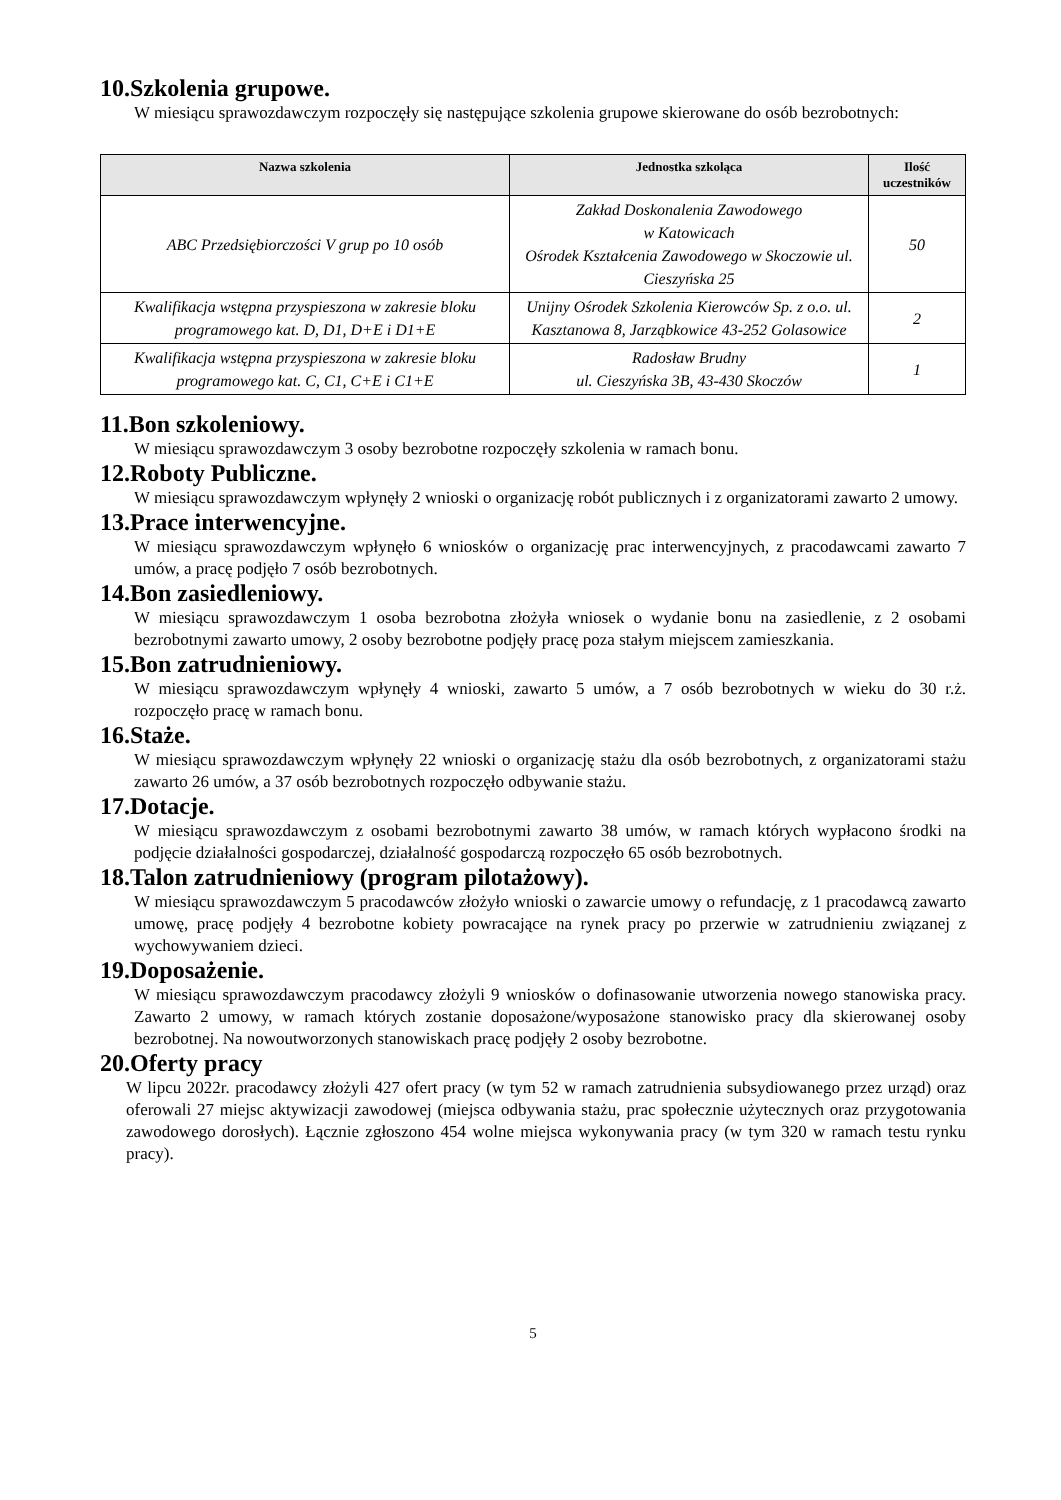10.Szkolenia grupowe.
W miesiącu sprawozdawczym rozpoczęły się następujące szkolenia grupowe skierowane do osób bezrobotnych:
| Nazwa szkolenia | Jednostka szkoląca | Ilość uczestników |
| --- | --- | --- |
| ABC Przedsiębiorczości V grup po 10 osób | Zakład Doskonalenia Zawodowego w Katowicach Ośrodek Kształcenia Zawodowego w Skoczowie ul. Cieszyńska 25 | 50 |
| Kwalifikacja wstępna przyspieszona w zakresie bloku programowego kat. D, D1, D+E i D1+E | Unijny Ośrodek Szkolenia Kierowców Sp. z o.o. ul. Kasztanowa 8, Jarząbkowice 43-252 Golasowice | 2 |
| Kwalifikacja wstępna przyspieszona w zakresie bloku programowego kat. C, C1, C+E i C1+E | Radosław Brudny ul. Cieszyńska 3B, 43-430 Skoczów | 1 |
11.Bon szkoleniowy.
W miesiącu sprawozdawczym 3 osoby bezrobotne rozpoczęły szkolenia w ramach bonu.
12.Roboty Publiczne.
W miesiącu sprawozdawczym wpłynęły 2 wnioski o organizację robót publicznych i z organizatorami zawarto 2 umowy.
13.Prace interwencyjne.
W miesiącu sprawozdawczym wpłynęło 6 wniosków o organizację prac interwencyjnych, z pracodawcami zawarto 7 umów, a pracę podjęło 7 osób bezrobotnych.
14.Bon zasiedleniowy.
W miesiącu sprawozdawczym 1 osoba bezrobotna złożyła wniosek o wydanie bonu na zasiedlenie, z 2 osobami bezrobotnymi zawarto umowy, 2 osoby bezrobotne podjęły pracę poza stałym miejscem zamieszkania.
15.Bon zatrudnieniowy.
W miesiącu sprawozdawczym wpłynęły 4 wnioski, zawarto 5 umów, a 7 osób bezrobotnych w wieku do 30 r.ż. rozpoczęło pracę w ramach bonu.
16.Staże.
W miesiącu sprawozdawczym wpłynęły 22 wnioski o organizację stażu dla osób bezrobotnych, z organizatorami stażu zawarto 26 umów, a 37 osób bezrobotnych rozpoczęło odbywanie stażu.
17.Dotacje.
W miesiącu sprawozdawczym z osobami bezrobotnymi zawarto 38 umów, w ramach których wypłacono środki na podjęcie działalności gospodarczej, działalność gospodarczą rozpoczęło 65 osób bezrobotnych.
18.Talon zatrudnieniowy (program pilotażowy).
W miesiącu sprawozdawczym 5 pracodawców złożyło wnioski o zawarcie umowy o refundację, z 1 pracodawcą zawarto umowę, pracę podjęły 4 bezrobotne kobiety powracające na rynek pracy po przerwie w zatrudnieniu związanej z wychowywaniem dzieci.
19.Doposażenie.
W miesiącu sprawozdawczym pracodawcy złożyli 9 wniosków o dofinasowanie utworzenia nowego stanowiska pracy. Zawarto 2 umowy, w ramach których zostanie doposażone/wyposażone stanowisko pracy dla skierowanej osoby bezrobotnej. Na nowoutworzonych stanowiskach pracę podjęły 2 osoby bezrobotne.
20.Oferty pracy
W lipcu 2022r. pracodawcy złożyli 427 ofert pracy (w tym 52 w ramach zatrudnienia subsydiowanego przez urząd) oraz oferowali 27 miejsc aktywizacji zawodowej (miejsca odbywania stażu, prac społecznie użytecznych oraz przygotowania zawodowego dorosłych). Łącznie zgłoszono 454 wolne miejsca wykonywania pracy (w tym 320 w ramach testu rynku pracy).
5